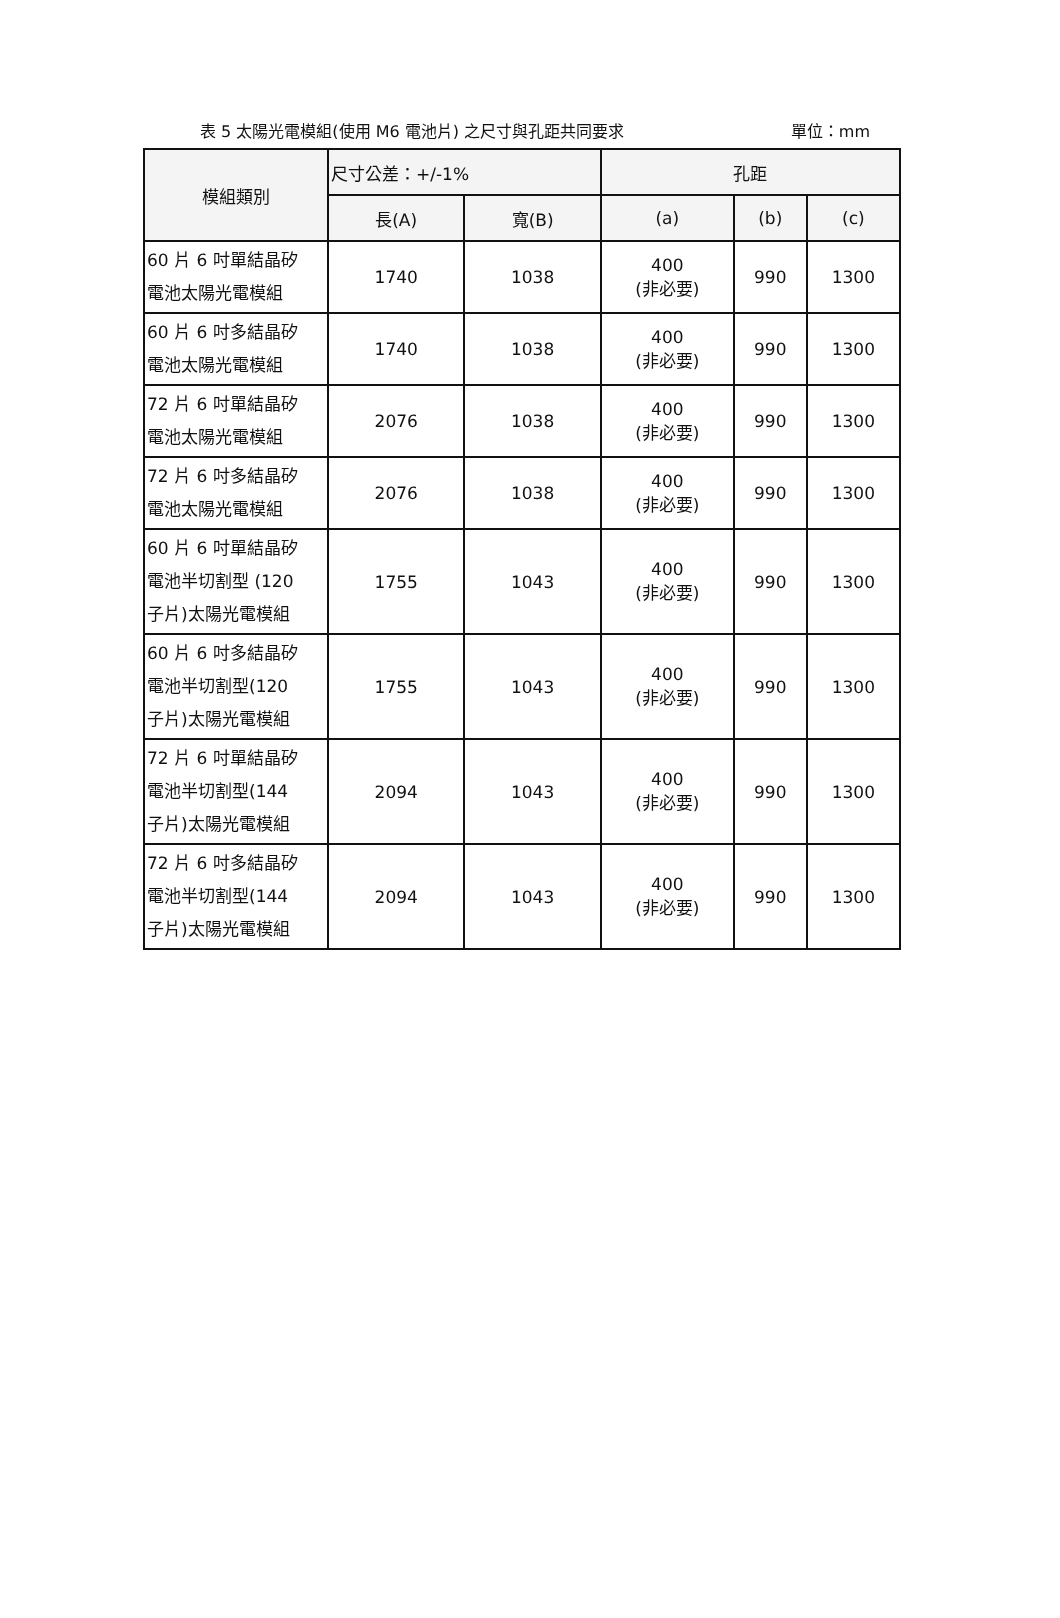表 5 太陽光電模組(使用 M6 電池片) 之尺寸與孔距共同要求 單位：mm
| 模組類別 | 尺寸公差：+/-1% | | 孔距 | | |
| --- | --- | --- | --- | --- | --- |
| | 長(A) | 寬(B) | (a) | (b) | (c) |
| 60 片 6 吋單結晶矽 電池太陽光電模組 | 1740 | 1038 | 400 (非必要) | 990 | 1300 |
| 60 片 6 吋多結晶矽 電池太陽光電模組 | 1740 | 1038 | 400 (非必要) | 990 | 1300 |
| 72 片 6 吋單結晶矽 電池太陽光電模組 | 2076 | 1038 | 400 (非必要) | 990 | 1300 |
| 72 片 6 吋多結晶矽 電池太陽光電模組 | 2076 | 1038 | 400 (非必要) | 990 | 1300 |
| 60 片 6 吋單結晶矽 電池半切割型 (120 子片)太陽光電模組 | 1755 | 1043 | 400 (非必要) | 990 | 1300 |
| 60 片 6 吋多結晶矽 電池半切割型(120 子片)太陽光電模組 | 1755 | 1043 | 400 (非必要) | 990 | 1300 |
| 72 片 6 吋單結晶矽 電池半切割型(144 子片)太陽光電模組 | 2094 | 1043 | 400 (非必要) | 990 | 1300 |
| 72 片 6 吋多結晶矽 電池半切割型(144 子片)太陽光電模組 | 2094 | 1043 | 400 (非必要) | 990 | 1300 |